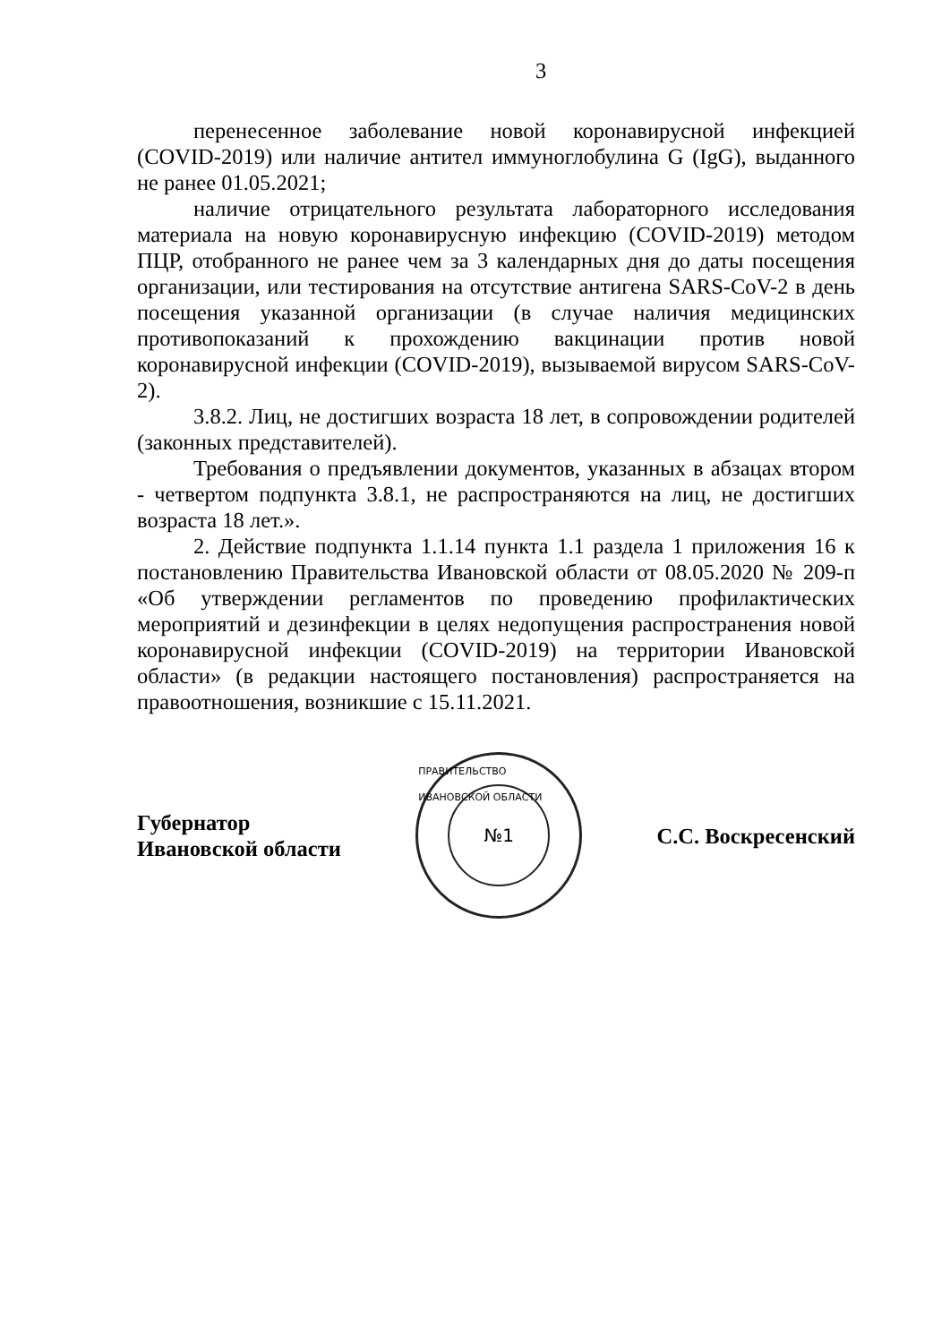3
перенесенное заболевание новой коронавирусной инфекцией (COVID-2019) или наличие антител иммуноглобулина G (IgG), выданного не ранее 01.05.2021;
наличие отрицательного результата лабораторного исследования материала на новую коронавирусную инфекцию (COVID-2019) методом ПЦР, отобранного не ранее чем за 3 календарных дня до даты посещения организации, или тестирования на отсутствие антигена SARS-CoV-2 в день посещения указанной организации (в случае наличия медицинских противопоказаний к прохождению вакцинации против новой коронавирусной инфекции (COVID-2019), вызываемой вирусом SARS-CoV-2).
3.8.2. Лиц, не достигших возраста 18 лет, в сопровождении родителей (законных представителей).
Требования о предъявлении документов, указанных в абзацах втором - четвертом подпункта 3.8.1, не распространяются на лиц, не достигших возраста 18 лет.».
2. Действие подпункта 1.1.14 пункта 1.1 раздела 1 приложения 16 к постановлению Правительства Ивановской области от 08.05.2020 № 209-п «Об утверждении регламентов по проведению профилактических мероприятий и дезинфекции в целях недопущения распространения новой коронавирусной инфекции (COVID-2019) на территории Ивановской области» (в редакции настоящего постановления) распространяется на правоотношения, возникшие с 15.11.2021.
Губернатор
Ивановской области
ПРАВИТЕЛЬСТВО ИВАНОВСКОЙ ОБЛАСТИ
№1
С.С. Воскресенский